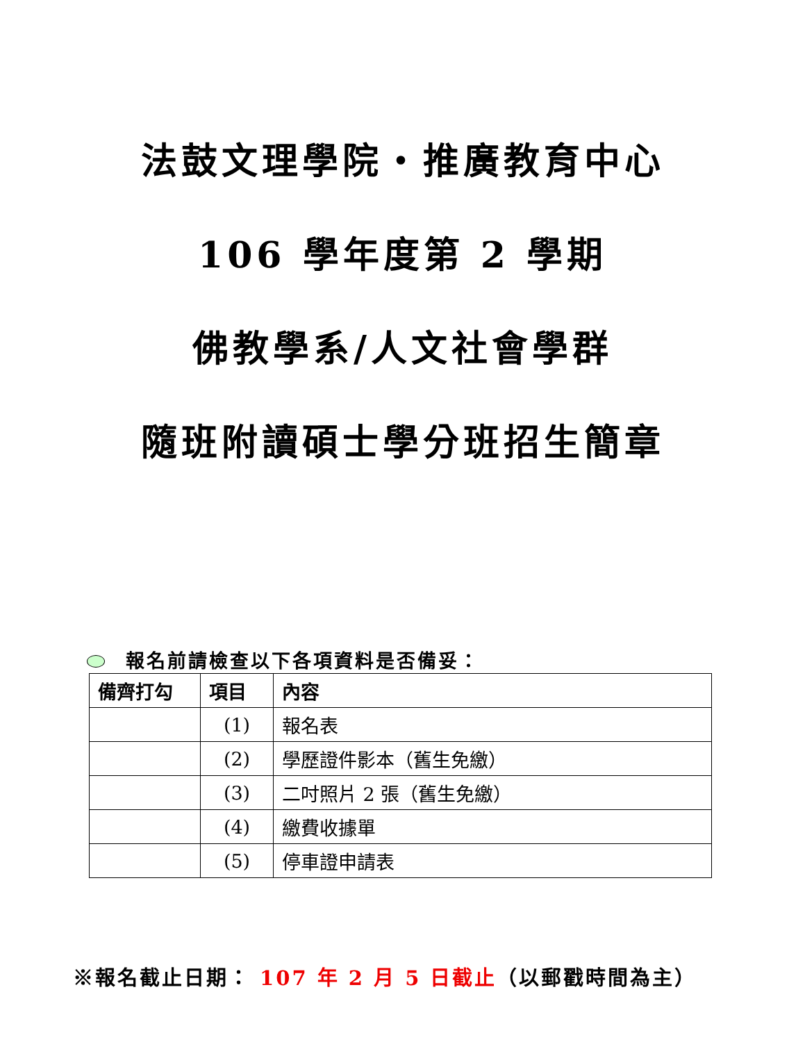法鼓文理學院‧推廣教育中心
106 學年度第 2 學期
佛教學系/人文社會學群
隨班附讀碩士學分班招生簡章
報名前請檢查以下各項資料是否備妥：
| 備齊打勾 | 項目 | 內容 |
| --- | --- | --- |
| | (1) | 報名表 |
| | (2) | 學歷證件影本（舊生免繳） |
| | (3) | 二吋照片 2 張（舊生免繳） |
| | (4) | 繳費收據單 |
| | (5) | 停車證申請表 |
※報名截止日期： 107 年 2 月 5 日截止（以郵戳時間為主）